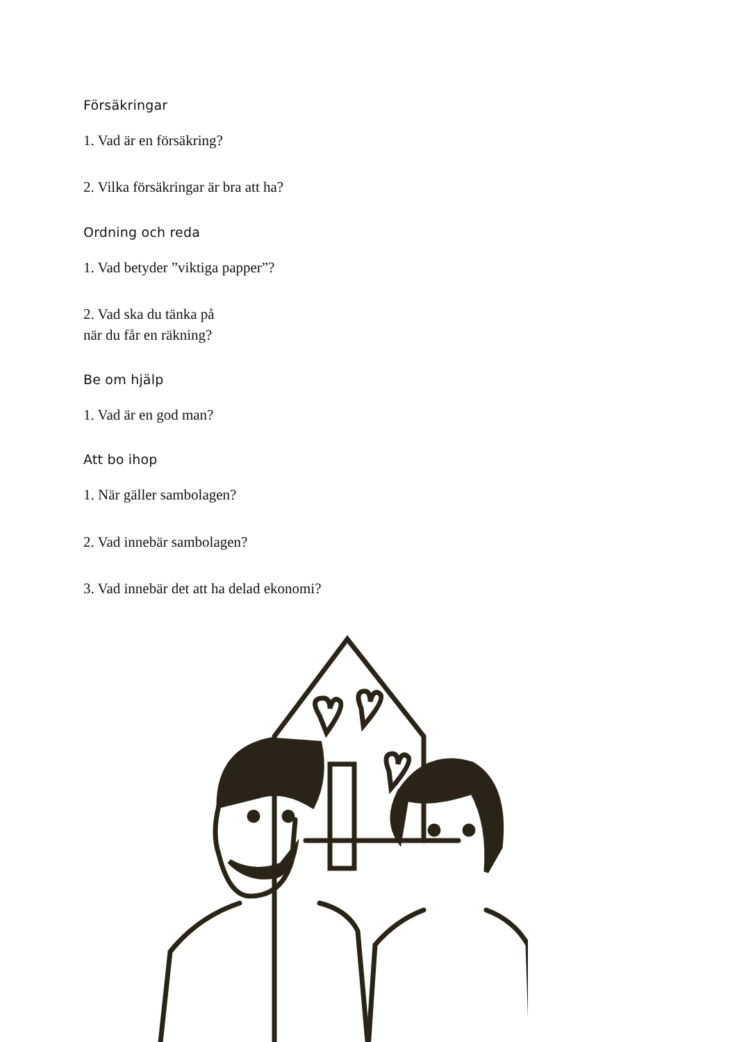Försäkringar
1. Vad är en försäkring?
2. Vilka försäkringar är bra att ha?
Ordning och reda
1. Vad betyder ”viktiga papper”?
2. Vad ska du tänka på
när du får en räkning?
Be om hjälp
1. Vad är en god man?
Att bo ihop
1. När gäller sambolagen?
2. Vad innebär sambolagen?
3. Vad innebär det att ha delad ekonomi?